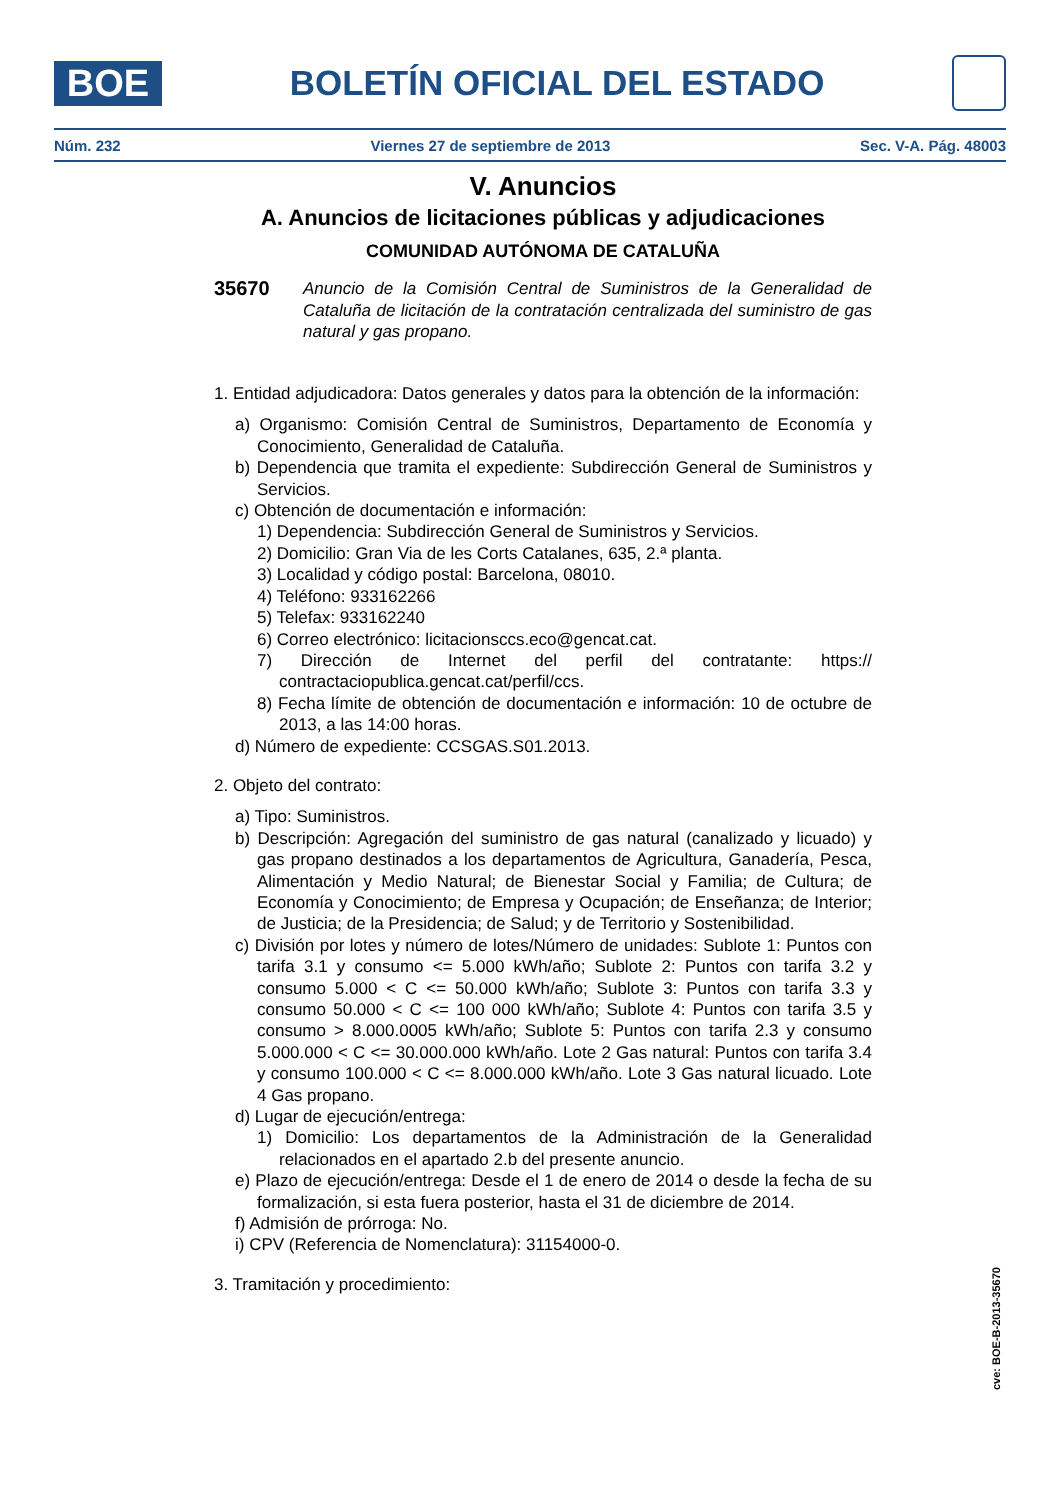BOE
BOLETÍN OFICIAL DEL ESTADO
Núm. 232 Viernes 27 de septiembre de 2013 Sec. V-A. Pág. 48003
V. Anuncios
A. Anuncios de licitaciones públicas y adjudicaciones
COMUNIDAD AUTÓNOMA DE CATALUÑA
35670 Anuncio de la Comisión Central de Suministros de la Generalidad de Cataluña de licitación de la contratación centralizada del suministro de gas natural y gas propano.
1. Entidad adjudicadora: Datos generales y datos para la obtención de la información:
a) Organismo: Comisión Central de Suministros, Departamento de Economía y Conocimiento, Generalidad de Cataluña.
b) Dependencia que tramita el expediente: Subdirección General de Suministros y Servicios.
c) Obtención de documentación e información:
1) Dependencia: Subdirección General de Suministros y Servicios.
2) Domicilio: Gran Via de les Corts Catalanes, 635, 2.ª planta.
3) Localidad y código postal: Barcelona, 08010.
4) Teléfono: 933162266
5) Telefax: 933162240
6) Correo electrónico: licitacionsccs.eco@gencat.cat.
7) Dirección de Internet del perfil del contratante: https:// contractaciopublica.gencat.cat/perfil/ccs.
8) Fecha límite de obtención de documentación e información: 10 de octubre de 2013, a las 14:00 horas.
d) Número de expediente: CCSGAS.S01.2013.
2. Objeto del contrato:
a) Tipo: Suministros.
b) Descripción: Agregación del suministro de gas natural (canalizado y licuado) y gas propano destinados a los departamentos de Agricultura, Ganadería, Pesca, Alimentación y Medio Natural; de Bienestar Social y Familia; de Cultura; de Economía y Conocimiento; de Empresa y Ocupación; de Enseñanza; de Interior; de Justicia; de la Presidencia; de Salud; y de Territorio y Sostenibilidad.
c) División por lotes y número de lotes/Número de unidades: Sublote 1: Puntos con tarifa 3.1 y consumo <= 5.000 kWh/año; Sublote 2: Puntos con tarifa 3.2 y consumo 5.000 < C <= 50.000 kWh/año; Sublote 3: Puntos con tarifa 3.3 y consumo 50.000 < C <= 100 000 kWh/año; Sublote 4: Puntos con tarifa 3.5 y consumo > 8.000.0005 kWh/año; Sublote 5: Puntos con tarifa 2.3 y consumo 5.000.000 < C <= 30.000.000 kWh/año. Lote 2 Gas natural: Puntos con tarifa 3.4 y consumo 100.000 < C <= 8.000.000 kWh/año. Lote 3 Gas natural licuado. Lote 4 Gas propano.
d) Lugar de ejecución/entrega:
1) Domicilio: Los departamentos de la Administración de la Generalidad relacionados en el apartado 2.b del presente anuncio.
e) Plazo de ejecución/entrega: Desde el 1 de enero de 2014 o desde la fecha de su formalización, si esta fuera posterior, hasta el 31 de diciembre de 2014.
f) Admisión de prórroga: No.
i) CPV (Referencia de Nomenclatura): 31154000-0.
3. Tramitación y procedimiento:
cve: BOE-B-2013-35670